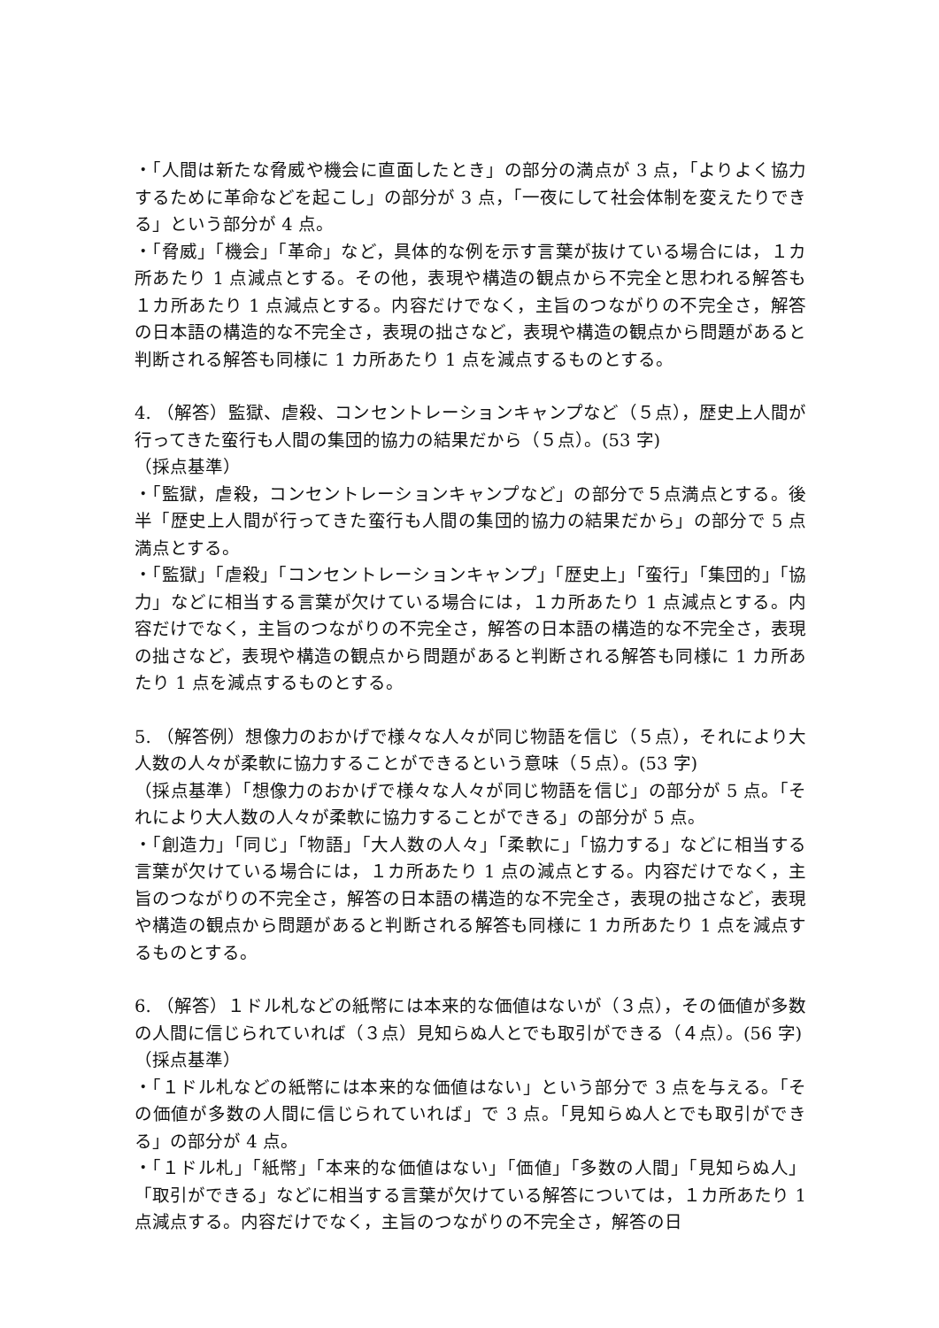・「人間は新たな脅威や機会に直面したとき」の部分の満点が 3 点，「よりよく協力するために革命などを起こし」の部分が 3 点，「一夜にして社会体制を変えたりできる」という部分が 4 点。
・「脅威」「機会」「革命」など，具体的な例を示す言葉が抜けている場合には，１カ所あたり 1 点減点とする。その他，表現や構造の観点から不完全と思われる解答も１カ所あたり 1 点減点とする。内容だけでなく，主旨のつながりの不完全さ，解答の日本語の構造的な不完全さ，表現の拙さなど，表現や構造の観点から問題があると判断される解答も同様に 1 カ所あたり 1 点を減点するものとする。
4. （解答）監獄、虐殺、コンセントレーションキャンプなど（５点），歴史上人間が行ってきた蛮行も人間の集団的協力の結果だから（５点）。(53 字)
（採点基準）
・「監獄，虐殺，コンセントレーションキャンプなど」の部分で５点満点とする。後半「歴史上人間が行ってきた蛮行も人間の集団的協力の結果だから」の部分で 5 点満点とする。
・「監獄」「虐殺」「コンセントレーションキャンプ」「歴史上」「蛮行」「集団的」「協力」などに相当する言葉が欠けている場合には，１カ所あたり 1 点減点とする。内容だけでなく，主旨のつながりの不完全さ，解答の日本語の構造的な不完全さ，表現の拙さなど，表現や構造の観点から問題があると判断される解答も同様に 1 カ所あたり 1 点を減点するものとする。
5. （解答例）想像力のおかげで様々な人々が同じ物語を信じ（５点），それにより大人数の人々が柔軟に協力することができるという意味（５点）。(53 字)
（採点基準）「想像力のおかげで様々な人々が同じ物語を信じ」の部分が 5 点。「それにより大人数の人々が柔軟に協力することができる」の部分が 5 点。
・「創造力」「同じ」「物語」「大人数の人々」「柔軟に」「協力する」などに相当する言葉が欠けている場合には，１カ所あたり 1 点の減点とする。内容だけでなく，主旨のつながりの不完全さ，解答の日本語の構造的な不完全さ，表現の拙さなど，表現や構造の観点から問題があると判断される解答も同様に 1 カ所あたり 1 点を減点するものとする。
6. （解答）１ドル札などの紙幣には本来的な価値はないが（３点），その価値が多数の人間に信じられていれば（３点）見知らぬ人とでも取引ができる（４点）。(56 字)
（採点基準）
・「１ドル札などの紙幣には本来的な価値はない」という部分で 3 点を与える。「その価値が多数の人間に信じられていれば」で 3 点。「見知らぬ人とでも取引ができる」の部分が 4 点。
・「１ドル札」「紙幣」「本来的な価値はない」「価値」「多数の人間」「見知らぬ人」「取引ができる」などに相当する言葉が欠けている解答については，１カ所あたり 1 点減点する。内容だけでなく，主旨のつながりの不完全さ，解答の日